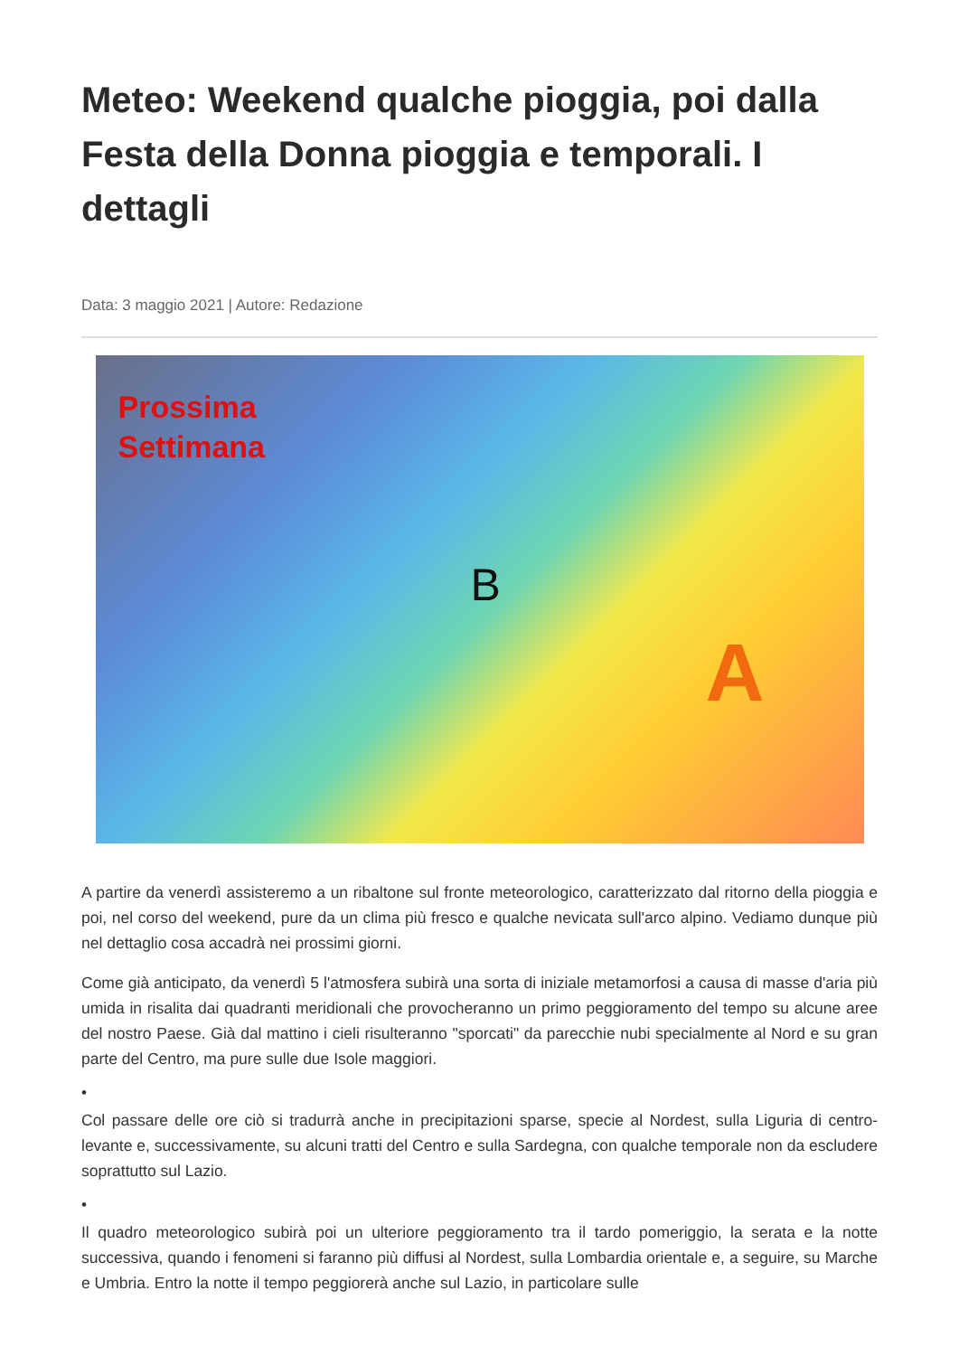Meteo: Weekend qualche pioggia, poi dalla Festa della Donna pioggia e temporali. I dettagli
Data: 3 maggio 2021 | Autore: Redazione
Prossima
Settimana
B
A
A partire da venerdì assisteremo a un ribaltone sul fronte meteorologico, caratterizzato dal ritorno della pioggia e poi, nel corso del weekend, pure da un clima più fresco e qualche nevicata sull'arco alpino. Vediamo dunque più nel dettaglio cosa accadrà nei prossimi giorni.
Come già anticipato, da venerdì 5 l'atmosfera subirà una sorta di iniziale metamorfosi a causa di masse d'aria più umida in risalita dai quadranti meridionali che provocheranno un primo peggioramento del tempo su alcune aree del nostro Paese. Già dal mattino i cieli risulteranno "sporcati" da parecchie nubi specialmente al Nord e su gran parte del Centro, ma pure sulle due Isole maggiori.
•
Col passare delle ore ciò si tradurrà anche in precipitazioni sparse, specie al Nordest, sulla Liguria di centro-levante e, successivamente, su alcuni tratti del Centro e sulla Sardegna, con qualche temporale non da escludere soprattutto sul Lazio.
•
Il quadro meteorologico subirà poi un ulteriore peggioramento tra il tardo pomeriggio, la serata e la notte successiva, quando i fenomeni si faranno più diffusi al Nordest, sulla Lombardia orientale e, a seguire, su Marche e Umbria. Entro la notte il tempo peggiorerà anche sul Lazio, in particolare sulle